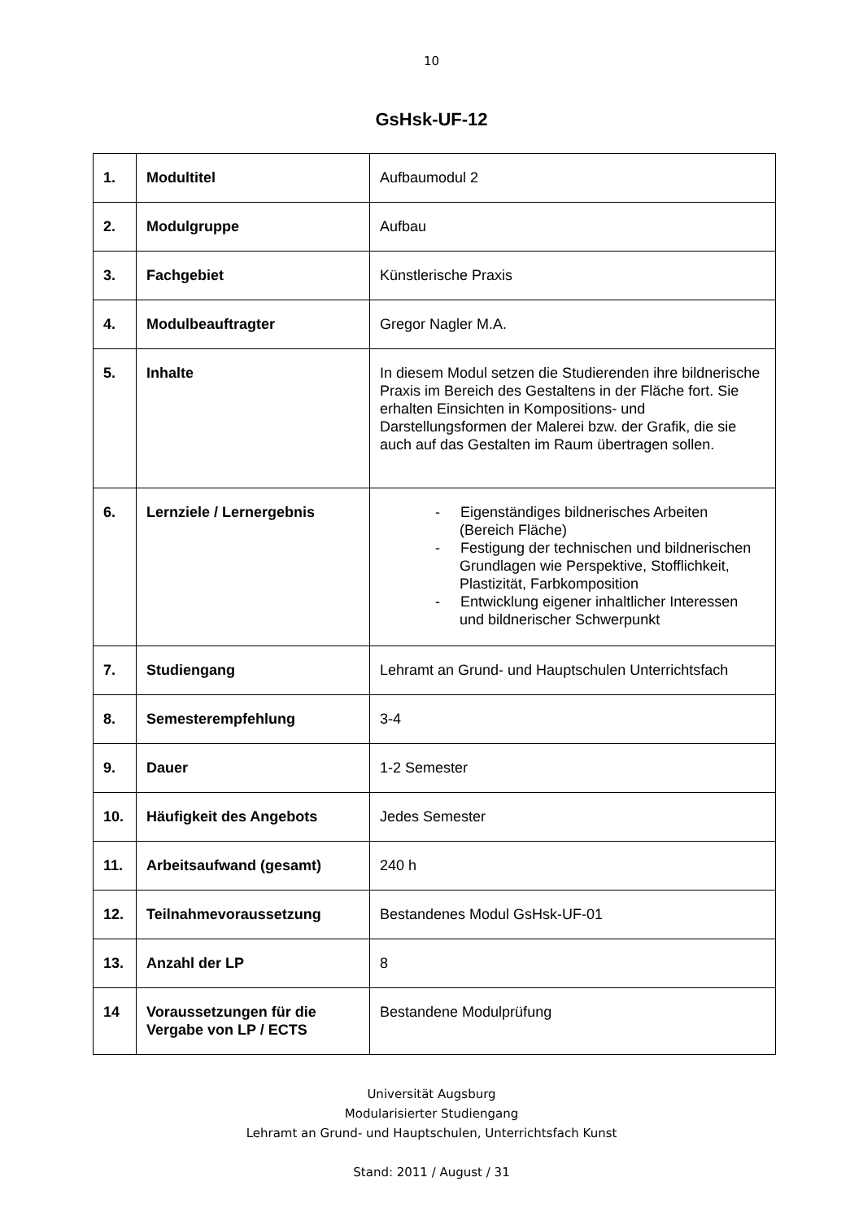10
GsHsk-UF-12
| 1. | Modultitel | Aufbaumodul 2 |
| 2. | Modulgruppe | Aufbau |
| 3. | Fachgebiet | Künstlerische Praxis |
| 4. | Modulbeauftragter | Gregor Nagler M.A. |
| 5. | Inhalte | In diesem Modul setzen die Studierenden ihre bildnerische Praxis im Bereich des Gestaltens in der Fläche fort. Sie erhalten Einsichten in Kompositions- und Darstellungsformen der Malerei bzw. der Grafik, die sie auch auf das Gestalten im Raum übertragen sollen. |
| 6. | Lernziele / Lernergebnis | - Eigenständiges bildnerisches Arbeiten (Bereich Fläche) - Festigung der technischen und bildnerischen Grundlagen wie Perspektive, Stofflichkeit, Plastizität, Farbkomposition - Entwicklung eigener inhaltlicher Interessen und bildnerischer Schwerpunkt |
| 7. | Studiengang | Lehramt an Grund- und Hauptschulen Unterrichtsfach |
| 8. | Semesterempfehlung | 3-4 |
| 9. | Dauer | 1-2 Semester |
| 10. | Häufigkeit des Angebots | Jedes Semester |
| 11. | Arbeitsaufwand (gesamt) | 240 h |
| 12. | Teilnahmevoraussetzung | Bestandenes Modul GsHsk-UF-01 |
| 13. | Anzahl der LP | 8 |
| 14 | Voraussetzungen für die Vergabe von LP / ECTS | Bestandene Modulprüfung |
Universität Augsburg
Modularisierter Studiengang
Lehramt an Grund- und Hauptschulen, Unterrichtsfach Kunst
Stand: 2011 / August / 31